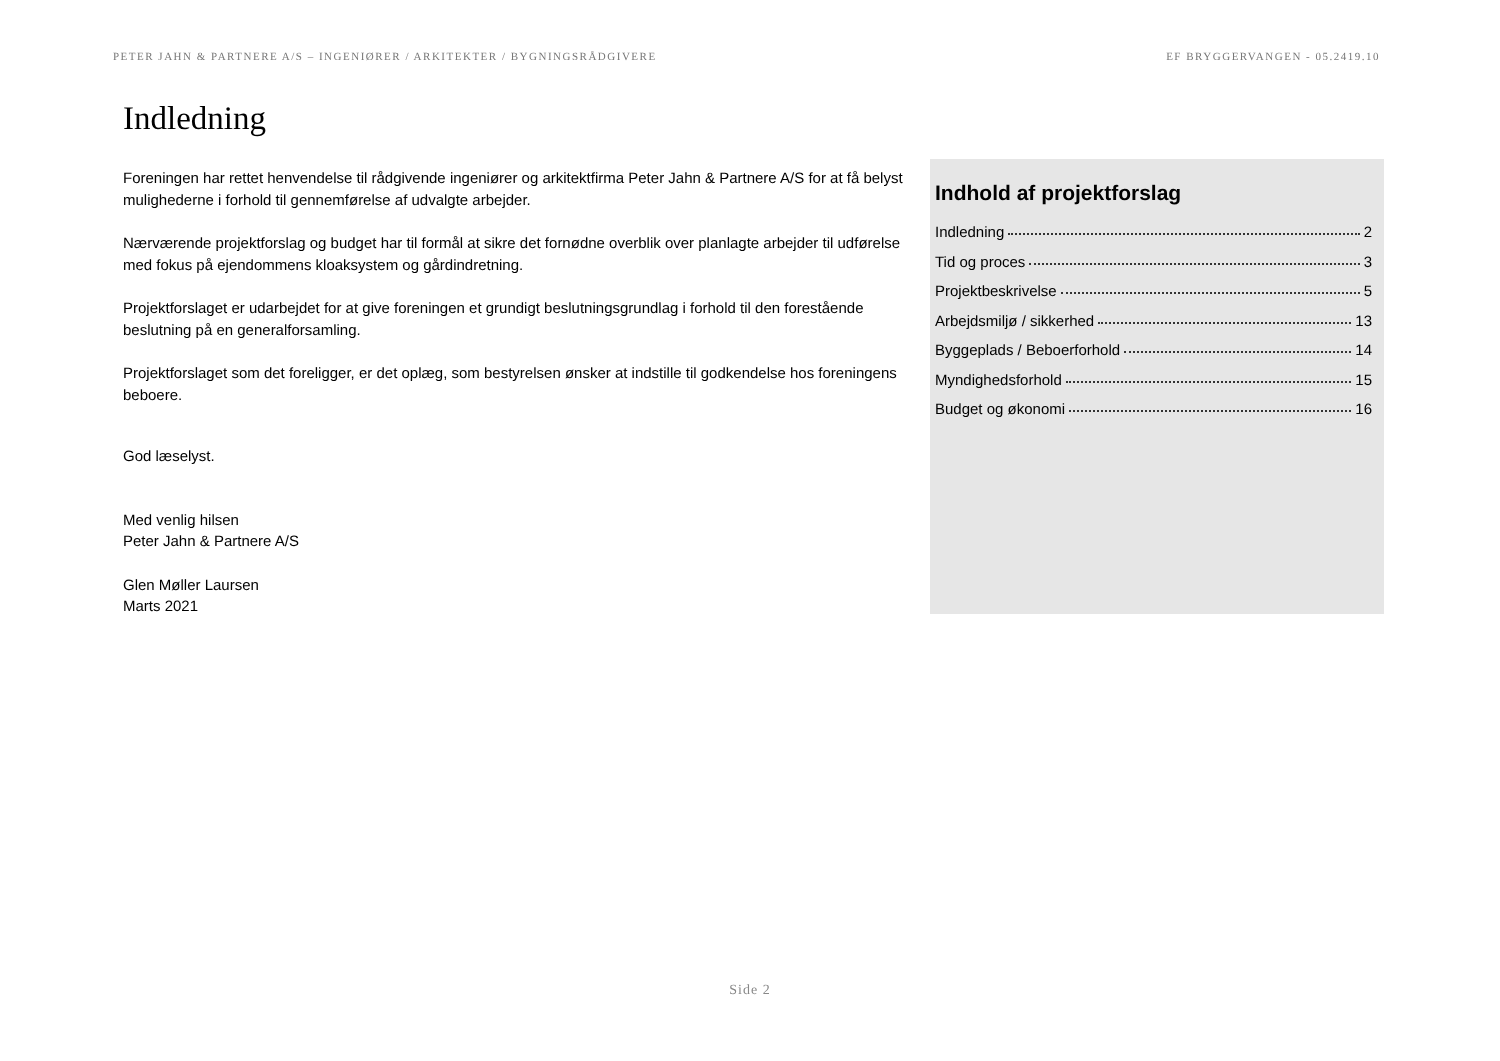PETER JAHN & PARTNERE A/S – INGENIØRER / ARKITEKTER / BYGNINGSRÅDGIVERE EF BRYGGERVANGEN - 05.2419.10
Indledning
Foreningen har rettet henvendelse til rådgivende ingeniører og arkitektfirma Peter Jahn & Partnere A/S for at få belyst mulighederne i forhold til gennemførelse af udvalgte arbejder.
Nærværende projektforslag og budget har til formål at sikre det fornødne overblik over planlagte arbejder til udførelse med fokus på ejendommens kloaksystem og gårdindretning.
Projektforslaget er udarbejdet for at give foreningen et grundigt beslutningsgrundlag i forhold til den forestående beslutning på en generalforsamling.
Projektforslaget som det foreligger, er det oplæg, som bestyrelsen ønsker at indstille til godkendelse hos foreningens beboere.
God læselyst.
Med venlig hilsen
Peter Jahn & Partnere A/S
Glen Møller Laursen
Marts 2021
Indhold af projektforslag
Indledning 2
Tid og proces 3
Projektbeskrivelse 5
Arbejdsmiljø / sikkerhed 13
Byggeplads / Beboerforhold 14
Myndighedsforhold 15
Budget og økonomi 16
Side 2